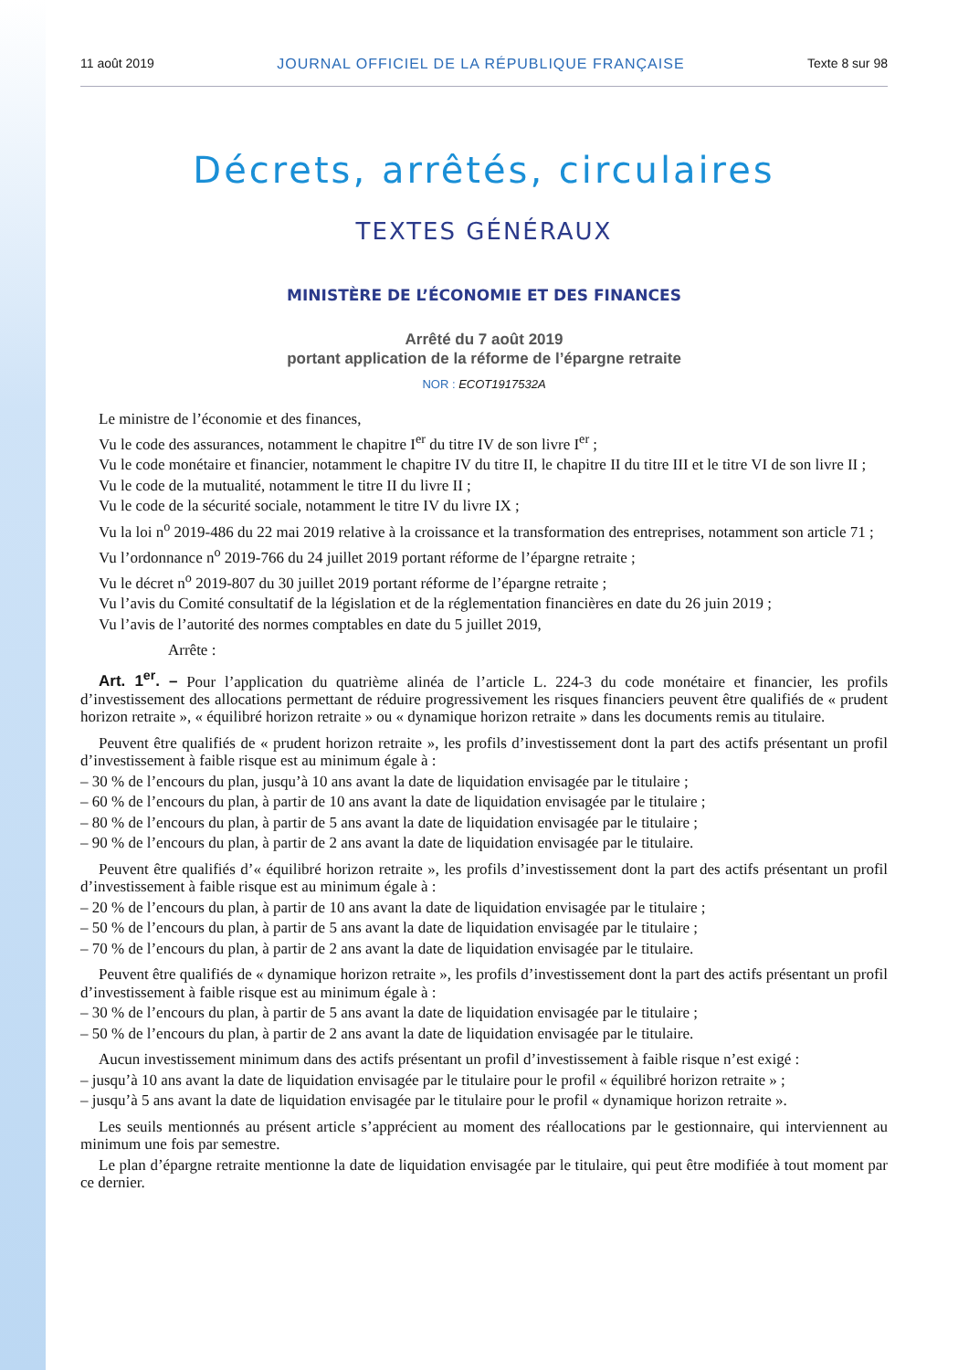11 août 2019 JOURNAL OFFICIEL DE LA RÉPUBLIQUE FRANÇAISE Texte 8 sur 98
Décrets, arrêtés, circulaires
TEXTES GÉNÉRAUX
MINISTÈRE DE L’ÉCONOMIE ET DES FINANCES
Arrêté du 7 août 2019
portant application de la réforme de l’épargne retraite
NOR : ECOT1917532A
Le ministre de l’économie et des finances,
Vu le code des assurances, notamment le chapitre I<sup>er</sup> du titre IV de son livre I<sup>er</sup> ;
Vu le code monétaire et financier, notamment le chapitre IV du titre II, le chapitre II du titre III et le titre VI de son livre II ;
Vu le code de la mutualité, notamment le titre II du livre II ;
Vu le code de la sécurité sociale, notamment le titre IV du livre IX ;
Vu la loi n<sup>o</sup> 2019-486 du 22 mai 2019 relative à la croissance et la transformation des entreprises, notamment son article 71 ;
Vu l’ordonnance n<sup>o</sup> 2019-766 du 24 juillet 2019 portant réforme de l’épargne retraite ;
Vu le décret n<sup>o</sup> 2019-807 du 30 juillet 2019 portant réforme de l’épargne retraite ;
Vu l’avis du Comité consultatif de la législation et de la réglementation financières en date du 26 juin 2019 ;
Vu l’avis de l’autorité des normes comptables en date du 5 juillet 2019,
Arrête :
Art. 1<sup>er</sup>. – Pour l’application du quatrième alinéa de l’article L. 224-3 du code monétaire et financier, les profils d’investissement des allocations permettant de réduire progressivement les risques financiers peuvent être qualifiés de « prudent horizon retraite », « équilibré horizon retraite » ou « dynamique horizon retraite » dans les documents remis au titulaire.
Peuvent être qualifiés de « prudent horizon retraite », les profils d’investissement dont la part des actifs présentant un profil d’investissement à faible risque est au minimum égale à :
– 30 % de l’encours du plan, jusqu’à 10 ans avant la date de liquidation envisagée par le titulaire ;
– 60 % de l’encours du plan, à partir de 10 ans avant la date de liquidation envisagée par le titulaire ;
– 80 % de l’encours du plan, à partir de 5 ans avant la date de liquidation envisagée par le titulaire ;
– 90 % de l’encours du plan, à partir de 2 ans avant la date de liquidation envisagée par le titulaire.
Peuvent être qualifiés d’« équilibré horizon retraite », les profils d’investissement dont la part des actifs présentant un profil d’investissement à faible risque est au minimum égale à :
– 20 % de l’encours du plan, à partir de 10 ans avant la date de liquidation envisagée par le titulaire ;
– 50 % de l’encours du plan, à partir de 5 ans avant la date de liquidation envisagée par le titulaire ;
– 70 % de l’encours du plan, à partir de 2 ans avant la date de liquidation envisagée par le titulaire.
Peuvent être qualifiés de « dynamique horizon retraite », les profils d’investissement dont la part des actifs présentant un profil d’investissement à faible risque est au minimum égale à :
– 30 % de l’encours du plan, à partir de 5 ans avant la date de liquidation envisagée par le titulaire ;
– 50 % de l’encours du plan, à partir de 2 ans avant la date de liquidation envisagée par le titulaire.
Aucun investissement minimum dans des actifs présentant un profil d’investissement à faible risque n’est exigé :
– jusqu’à 10 ans avant la date de liquidation envisagée par le titulaire pour le profil « équilibré horizon retraite » ;
– jusqu’à 5 ans avant la date de liquidation envisagée par le titulaire pour le profil « dynamique horizon retraite ».
Les seuils mentionnés au présent article s’apprécient au moment des réallocations par le gestionnaire, qui interviennent au minimum une fois par semestre.
Le plan d’épargne retraite mentionne la date de liquidation envisagée par le titulaire, qui peut être modifiée à tout moment par ce dernier.